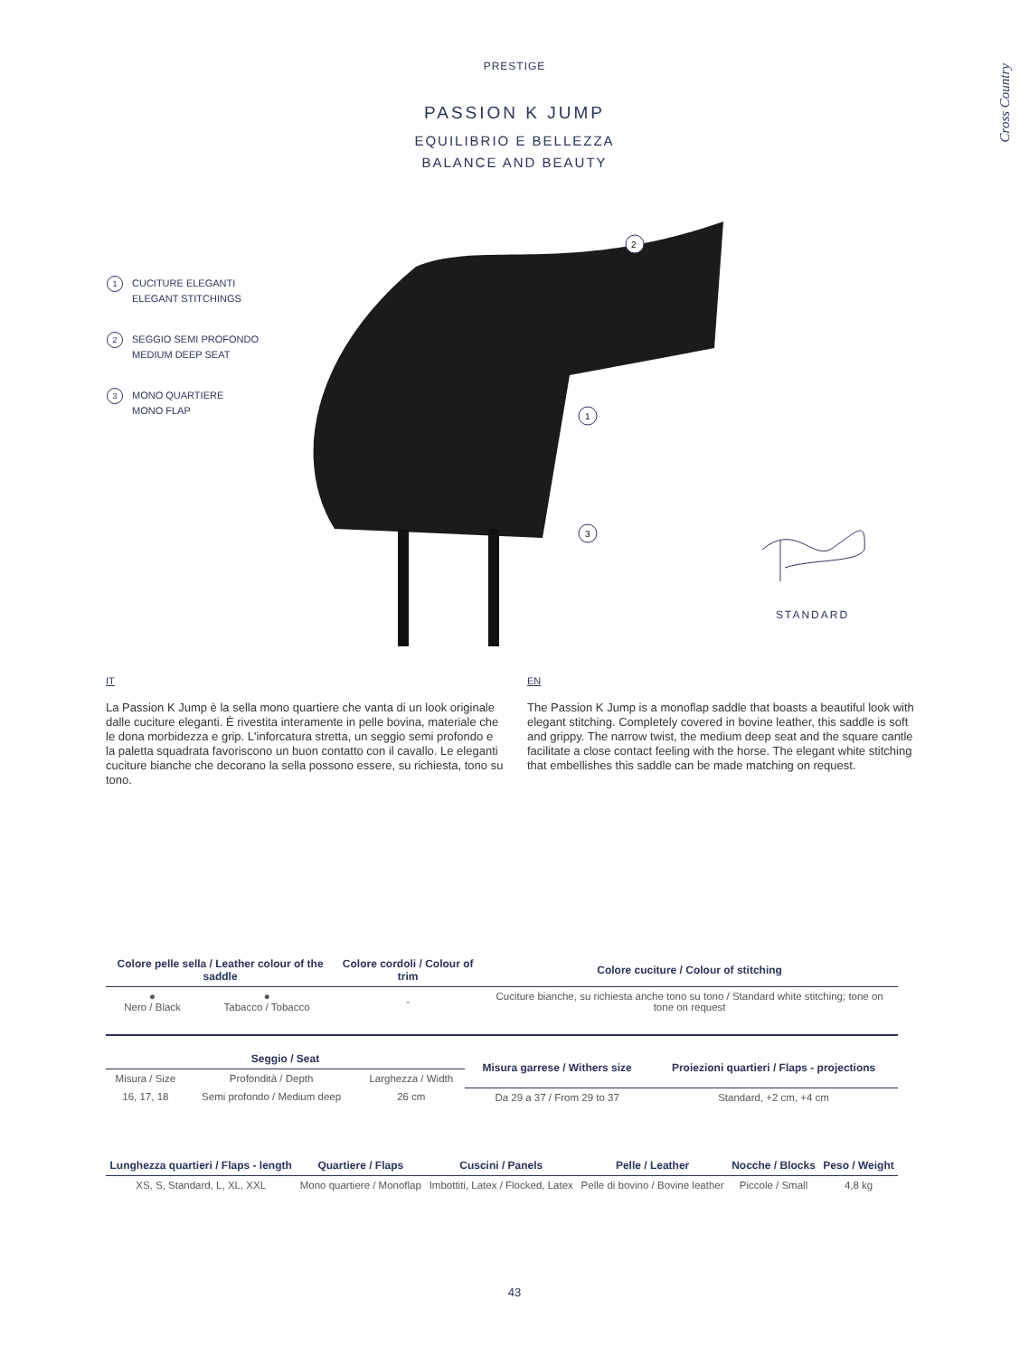PRESTIGE
PASSION K JUMP
EQUILIBRIO E BELLEZZA
BALANCE AND BEAUTY
Cross Country
1 CUCITURE ELEGANTI
ELEGANT STITCHINGS
2 SEGGIO SEMI PROFONDO
MEDIUM DEEP SEAT
3 MONO QUARTIERE
MONO FLAP
2
1
3
STANDARD
IT
La Passion K Jump è la sella mono quartiere che vanta di un look originale dalle cuciture eleganti. È rivestita interamente in pelle bovina, materiale che le dona morbidezza e grip. L'inforcatura stretta, un seggio semi profondo e la paletta squadrata favoriscono un buon contatto con il cavallo. Le eleganti cuciture bianche che decorano la sella possono essere, su richiesta, tono su tono.
EN
The Passion K Jump is a monoflap saddle that boasts a beautiful look with elegant stitching. Completely covered in bovine leather, this saddle is soft and grippy. The narrow twist, the medium deep seat and the square cantle facilitate a close contact feeling with the horse. The elegant white stitching that embellishes this saddle can be made matching on request.
| Colore pelle sella / Leather colour of the saddle | | Colore cordoli / Colour of trim | Colore cuciture / Colour of stitching |
| --- | --- | --- | --- |
| ● Nero / Black | ● Tabacco / Tobacco | - | Cuciture bianche, su richiesta anche tono su tono / Standard white stitching; tone on tone on request |
| Seggio / Seat | | | Misura garrese / Withers size | Proiezioni quartieri / Flaps - projections |
| --- | --- | --- | --- | --- |
| Misura / Size | Profondità / Depth | Larghezza / Width | | |
| 16, 17, 18 | Semi profondo / Medium deep | 26 cm | Da 29 a 37 / From 29 to 37 | Standard, +2 cm, +4 cm |
| Lunghezza quartieri / Flaps - length | Quartiere / Flaps | Cuscini / Panels | Pelle / Leather | Nocche / Blocks | Peso / Weight |
| --- | --- | --- | --- | --- | --- |
| XS, S, Standard, L, XL, XXL | Mono quartiere / Monoflap | Imbottiti, Latex / Flocked, Latex | Pelle di bovino / Bovine leather | Piccole / Small | 4,8 kg |
43